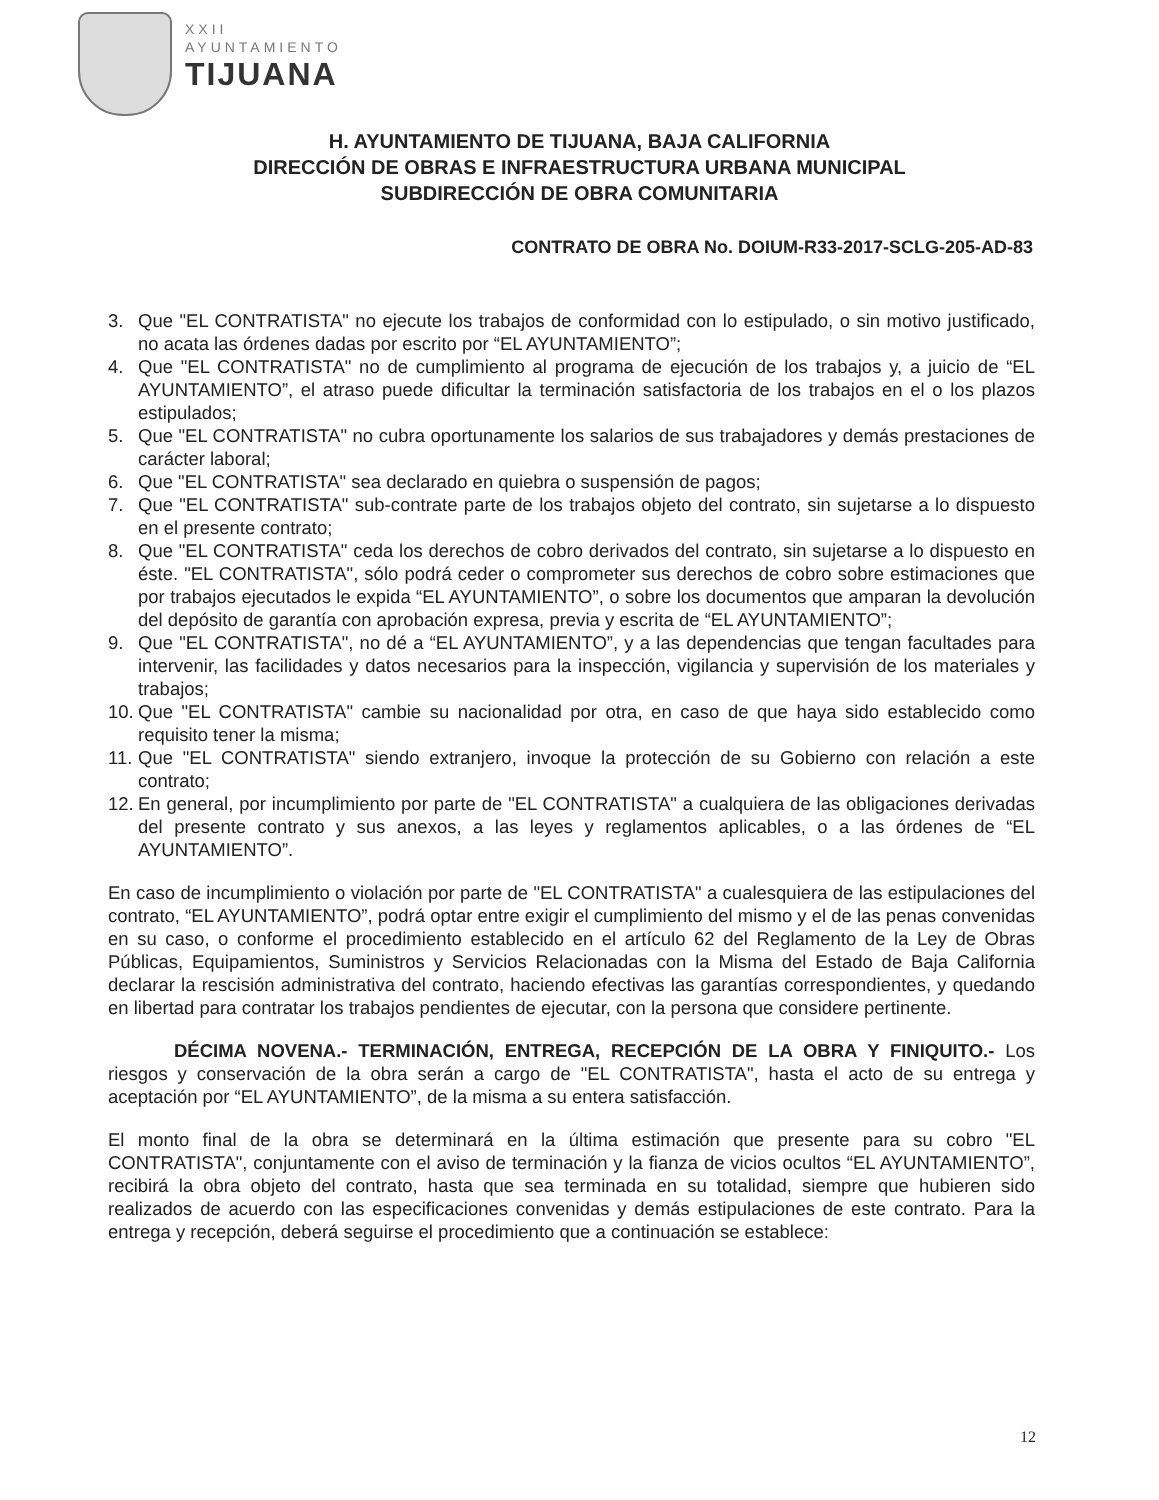XXII
AYUNTAMIENTO
TIJUANA
H. AYUNTAMIENTO DE TIJUANA, BAJA CALIFORNIA
DIRECCIÓN DE OBRAS E INFRAESTRUCTURA URBANA MUNICIPAL
SUBDIRECCIÓN DE OBRA COMUNITARIA
CONTRATO DE OBRA No. DOIUM-R33-2017-SCLG-205-AD-83
3. Que "EL CONTRATISTA" no ejecute los trabajos de conformidad con lo estipulado, o sin motivo justificado, no acata las órdenes dadas por escrito por “EL AYUNTAMIENTO”;
4. Que "EL CONTRATISTA" no de cumplimiento al programa de ejecución de los trabajos y, a juicio de “EL AYUNTAMIENTO”, el atraso puede dificultar la terminación satisfactoria de los trabajos en el o los plazos estipulados;
5. Que "EL CONTRATISTA" no cubra oportunamente los salarios de sus trabajadores y demás prestaciones de carácter laboral;
6. Que "EL CONTRATISTA" sea declarado en quiebra o suspensión de pagos;
7. Que "EL CONTRATISTA" sub-contrate parte de los trabajos objeto del contrato, sin sujetarse a lo dispuesto en el presente contrato;
8. Que "EL CONTRATISTA" ceda los derechos de cobro derivados del contrato, sin sujetarse a lo dispuesto en éste. "EL CONTRATISTA", sólo podrá ceder o comprometer sus derechos de cobro sobre estimaciones que por trabajos ejecutados le expida “EL AYUNTAMIENTO”, o sobre los documentos que amparan la devolución del depósito de garantía con aprobación expresa, previa y escrita de “EL AYUNTAMIENTO”;
9. Que "EL CONTRATISTA", no dé a “EL AYUNTAMIENTO”, y a las dependencias que tengan facultades para intervenir, las facilidades y datos necesarios para la inspección, vigilancia y supervisión de los materiales y trabajos;
10. Que "EL CONTRATISTA" cambie su nacionalidad por otra, en caso de que haya sido establecido como requisito tener la misma;
11. Que "EL CONTRATISTA" siendo extranjero, invoque la protección de su Gobierno con relación a este contrato;
12. En general, por incumplimiento por parte de "EL CONTRATISTA" a cualquiera de las obligaciones derivadas del presente contrato y sus anexos, a las leyes y reglamentos aplicables, o a las órdenes de “EL AYUNTAMIENTO”.
En caso de incumplimiento o violación por parte de "EL CONTRATISTA" a cualesquiera de las estipulaciones del contrato, “EL AYUNTAMIENTO”, podrá optar entre exigir el cumplimiento del mismo y el de las penas convenidas en su caso, o conforme el procedimiento establecido en el artículo 62 del Reglamento de la Ley de Obras Públicas, Equipamientos, Suministros y Servicios Relacionadas con la Misma del Estado de Baja California declarar la rescisión administrativa del contrato, haciendo efectivas las garantías correspondientes, y quedando en libertad para contratar los trabajos pendientes de ejecutar, con la persona que considere pertinente.
DÉCIMA NOVENA.- TERMINACIÓN, ENTREGA, RECEPCIÓN DE LA OBRA Y FINIQUITO.- Los riesgos y conservación de la obra serán a cargo de "EL CONTRATISTA", hasta el acto de su entrega y aceptación por “EL AYUNTAMIENTO”, de la misma a su entera satisfacción.
El monto final de la obra se determinará en la última estimación que presente para su cobro "EL CONTRATISTA", conjuntamente con el aviso de terminación y la fianza de vicios ocultos “EL AYUNTAMIENTO”, recibirá la obra objeto del contrato, hasta que sea terminada en su totalidad, siempre que hubieren sido realizados de acuerdo con las especificaciones convenidas y demás estipulaciones de este contrato. Para la entrega y recepción, deberá seguirse el procedimiento que a continuación se establece:
12